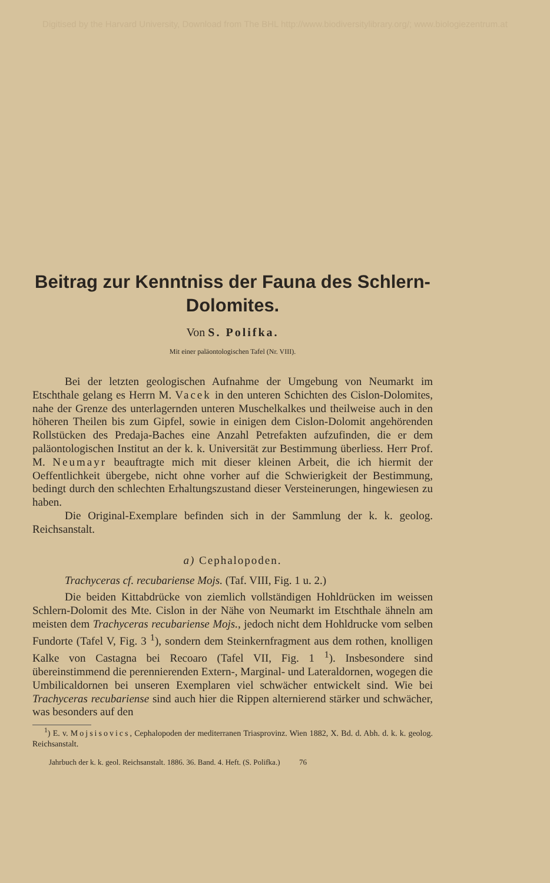Digitised by the Harvard University, Download from The BHL http://www.biodiversitylibrary.org/; www.biologiezentrum.at
Beitrag zur Kenntniss der Fauna des Schlern-Dolomites.
Von S. Polifka.
Mit einer paläontologischen Tafel (Nr. VIII).
Bei der letzten geologischen Aufnahme der Umgebung von Neumarkt im Etschthale gelang es Herrn M. Vacek in den unteren Schichten des Cislon-Dolomites, nahe der Grenze des unterlagernden unteren Muschelkalkes und theilweise auch in den höheren Theilen bis zum Gipfel, sowie in einigen dem Cislon-Dolomit angehörenden Rollstücken des Predaja-Baches eine Anzahl Petrefakten aufzufinden, die er dem paläontologischen Institut an der k. k. Universität zur Bestimmung überliess. Herr Prof. M. Neumayr beauftragte mich mit dieser kleinen Arbeit, die ich hiermit der Oeffentlichkeit übergebe, nicht ohne vorher auf die Schwierigkeit der Bestimmung, bedingt durch den schlechten Erhaltungszustand dieser Versteinerungen, hingewiesen zu haben.
Die Original-Exemplare befinden sich in der Sammlung der k. k. geolog. Reichsanstalt.
a) Cephalopoden.
Trachyceras cf. recubariense Mojs. (Taf. VIII, Fig. 1 u. 2.)
Die beiden Kittabdrücke von ziemlich vollständigen Hohldrücken im weissen Schlern-Dolomit des Mte. Cislon in der Nähe von Neumarkt im Etschthale ähneln am meisten dem Trachyceras recubariense Mojs., jedoch nicht dem Hohldrucke vom selben Fundorte (Tafel V, Fig. 3 <sup>1</sup>), sondern dem Steinkernfragment aus dem rothen, knolligen Kalke von Castagna bei Recoaro (Tafel VII, Fig. 1 <sup>1</sup>). Insbesondere sind übereinstimmend die perennierenden Extern-, Marginal- und Lateraldornen, wogegen die Umbilicaldornen bei unseren Exemplaren viel schwächer entwickelt sind. Wie bei Trachyceras recubariense sind auch hier die Rippen alternierend stärker und schwächer, was besonders auf den
<sup>1</sup>) E. v. Mojsisovics, Cephalopoden der mediterranen Triasprovinz. Wien 1882, X. Bd. d. Abh. d. k. k. geolog. Reichsanstalt.
Jahrbuch der k. k. geol. Reichsanstalt. 1886. 36. Band. 4. Heft. (S. Polifka.) 76